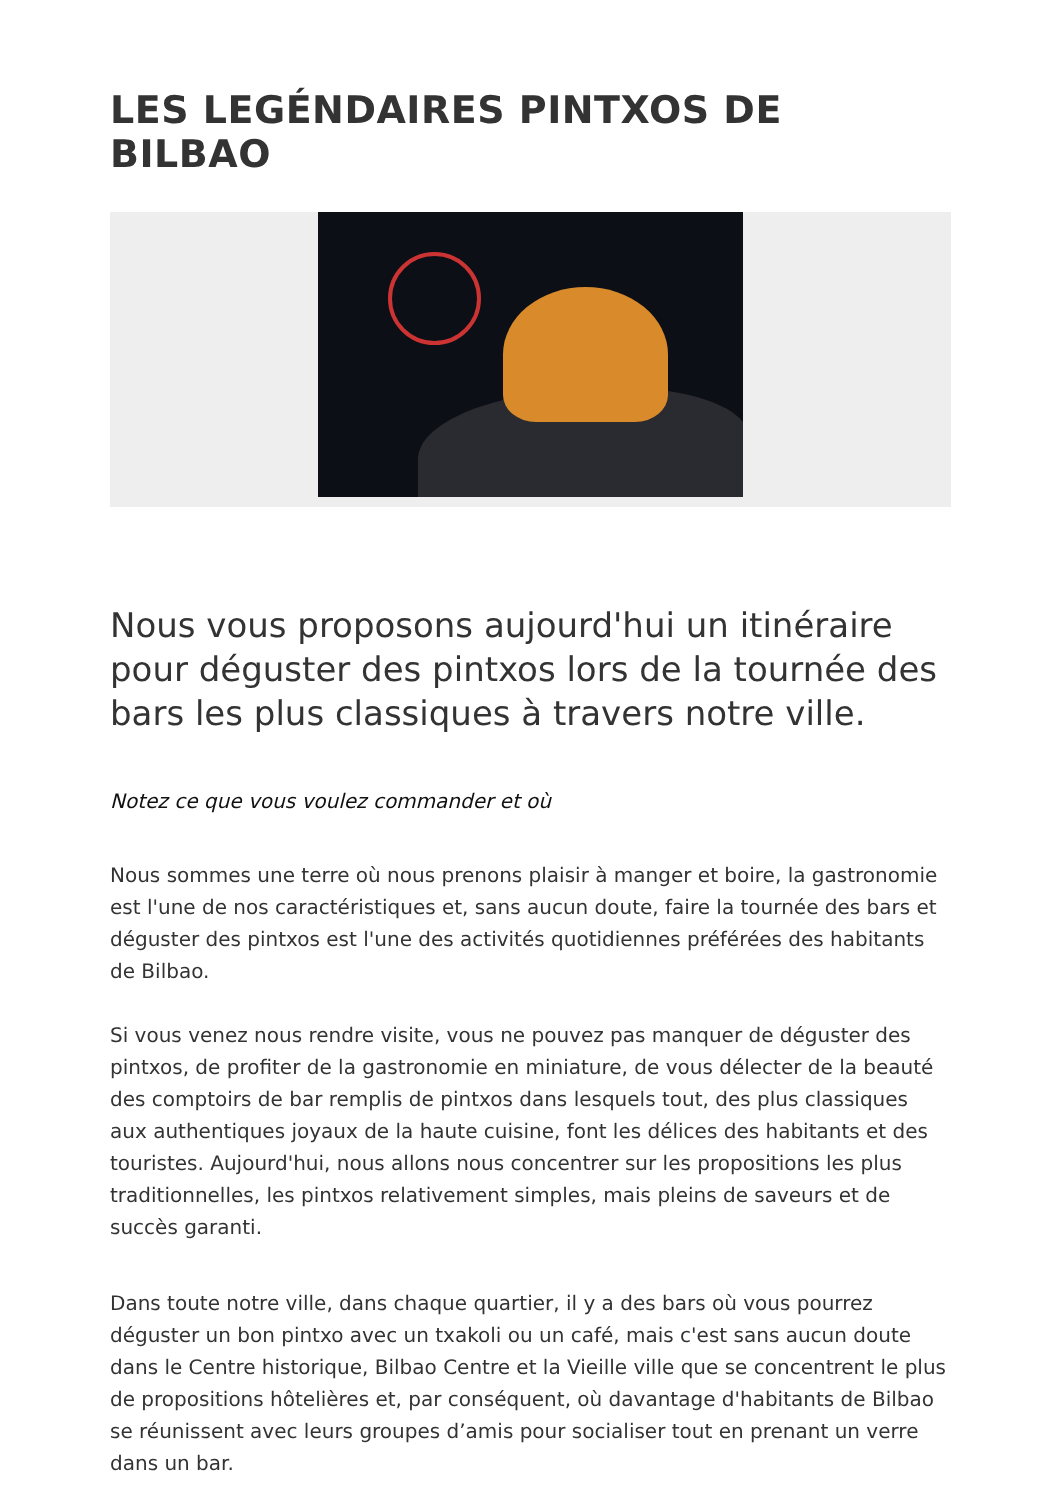LES LEGÉNDAIRES PINTXOS DE BILBAO
Nous vous proposons aujourd'hui un itinéraire pour déguster des pintxos lors de la tournée des bars les plus classiques à travers notre ville.
Notez ce que vous voulez commander et où
Nous sommes une terre où nous prenons plaisir à manger et boire, la gastronomie est l'une de nos caractéristiques et, sans aucun doute, faire la tournée des bars et déguster des pintxos est l'une des activités quotidiennes préférées des habitants de Bilbao.
Si vous venez nous rendre visite, vous ne pouvez pas manquer de déguster des pintxos, de profiter de la gastronomie en miniature, de vous délecter de la beauté des comptoirs de bar remplis de pintxos dans lesquels tout, des plus classiques aux authentiques joyaux de la haute cuisine, font les délices des habitants et des touristes. Aujourd'hui, nous allons nous concentrer sur les propositions les plus traditionnelles, les pintxos relativement simples, mais pleins de saveurs et de succès garanti.
Dans toute notre ville, dans chaque quartier, il y a des bars où vous pourrez déguster un bon pintxo avec un txakoli ou un café, mais c'est sans aucun doute dans le Centre historique, Bilbao Centre et la Vieille ville que se concentrent le plus de propositions hôtelières et, par conséquent, où davantage d'habitants de Bilbao se réunissent avec leurs groupes d’amis pour socialiser tout en prenant un verre dans un bar.